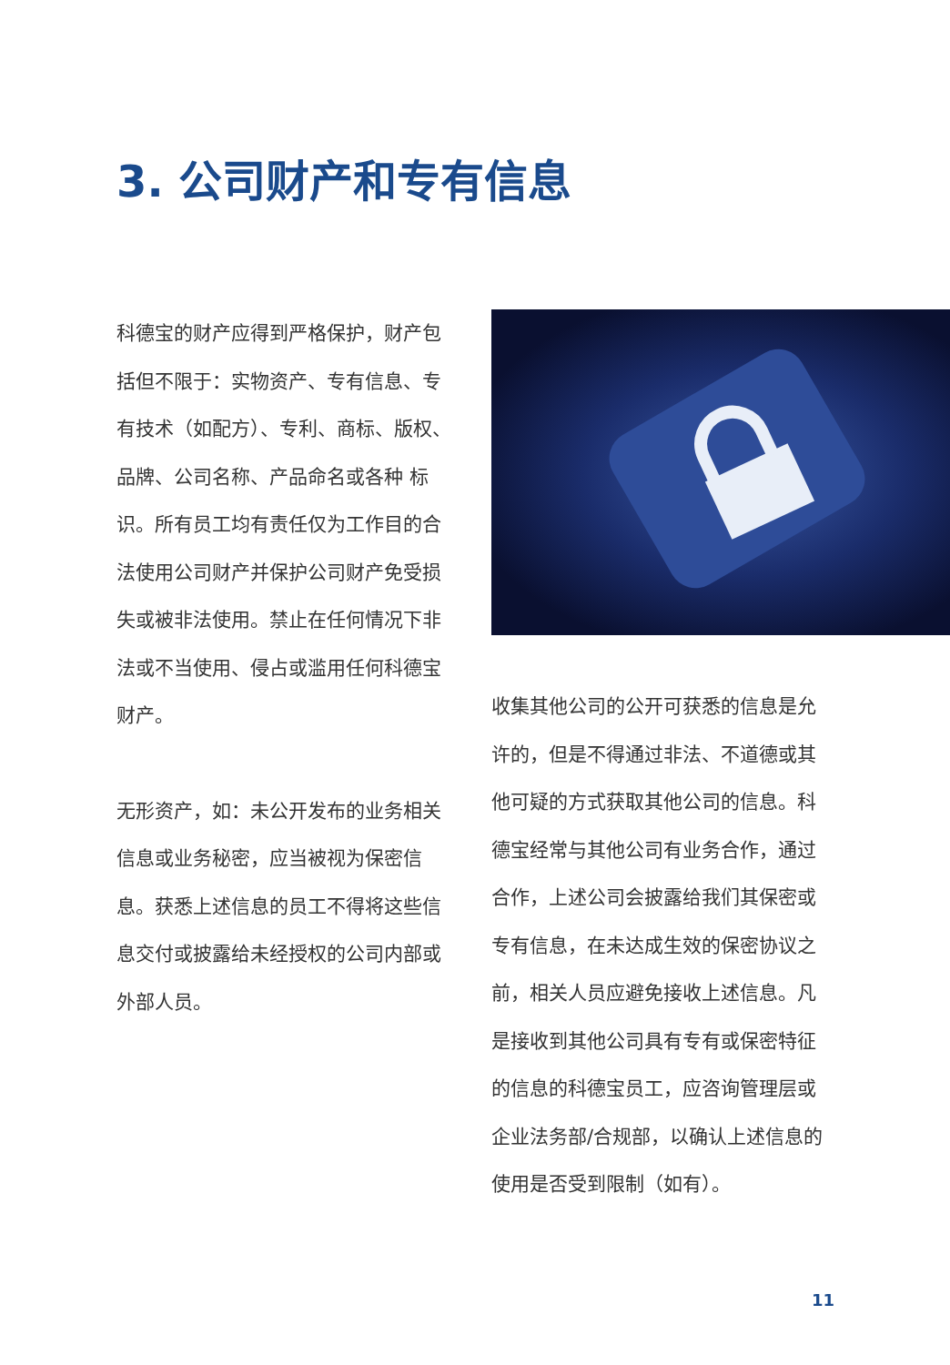3. 公司财产和专有信息
科德宝的财产应得到严格保护，财产包括但不限于：实物资产、专有信息、专有技术（如配方）、专利、商标、版权、品牌、公司名称、产品命名或各种 标识。所有员工均有责任仅为工作目的合法使用公司财产并保护公司财产免受损失或被非法使用。禁止在任何情况下非法或不当使用、侵占或滥用任何科德宝财产。
无形资产，如：未公开发布的业务相关信息或业务秘密，应当被视为保密信息。获悉上述信息的员工不得将这些信息交付或披露给未经授权的公司内部或外部人员。
收集其他公司的公开可获悉的信息是允许的，但是不得通过非法、不道德或其他可疑的方式获取其他公司的信息。科德宝经常与其他公司有业务合作，通过合作，上述公司会披露给我们其保密或专有信息，在未达成生效的保密协议之前，相关人员应避免接收上述信息。凡是接收到其他公司具有专有或保密特征的信息的科德宝员工，应咨询管理层或企业法务部/合规部，以确认上述信息的使用是否受到限制（如有）。
11